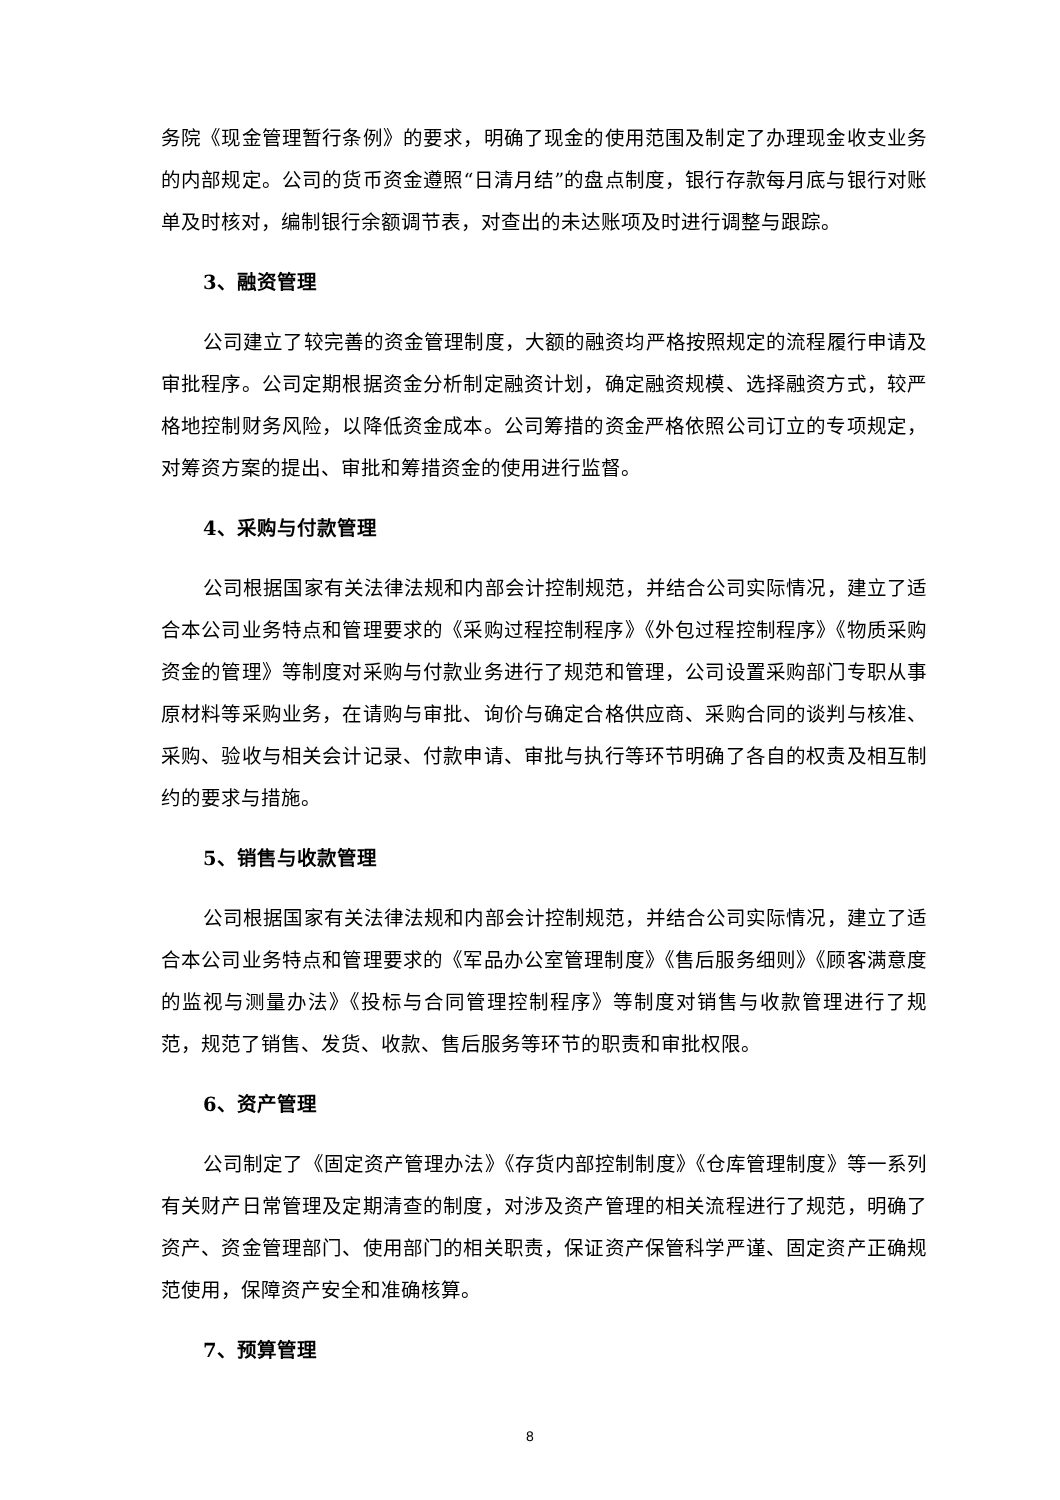务院《现金管理暂行条例》的要求，明确了现金的使用范围及制定了办理现金收支业务的内部规定。公司的货币资金遵照“日清月结”的盘点制度，银行存款每月底与银行对账单及时核对，编制银行余额调节表，对查出的未达账项及时进行调整与跟踪。
3、融资管理
公司建立了较完善的资金管理制度，大额的融资均严格按照规定的流程履行申请及审批程序。公司定期根据资金分析制定融资计划，确定融资规模、选择融资方式，较严格地控制财务风险，以降低资金成本。公司筹措的资金严格依照公司订立的专项规定，对筹资方案的提出、审批和筹措资金的使用进行监督。
4、采购与付款管理
公司根据国家有关法律法规和内部会计控制规范，并结合公司实际情况，建立了适合本公司业务特点和管理要求的《采购过程控制程序》《外包过程控制程序》《物质采购资金的管理》等制度对采购与付款业务进行了规范和管理，公司设置采购部门专职从事原材料等采购业务，在请购与审批、询价与确定合格供应商、采购合同的谈判与核准、采购、验收与相关会计记录、付款申请、审批与执行等环节明确了各自的权责及相互制约的要求与措施。
5、销售与收款管理
公司根据国家有关法律法规和内部会计控制规范，并结合公司实际情况，建立了适合本公司业务特点和管理要求的《军品办公室管理制度》《售后服务细则》《顾客满意度的监视与测量办法》《投标与合同管理控制程序》等制度对销售与收款管理进行了规范，规范了销售、发货、收款、售后服务等环节的职责和审批权限。
6、资产管理
公司制定了《固定资产管理办法》《存货内部控制制度》《仓库管理制度》等一系列有关财产日常管理及定期清查的制度，对涉及资产管理的相关流程进行了规范，明确了资产、资金管理部门、使用部门的相关职责，保证资产保管科学严谨、固定资产正确规范使用，保障资产安全和准确核算。
7、预算管理
8